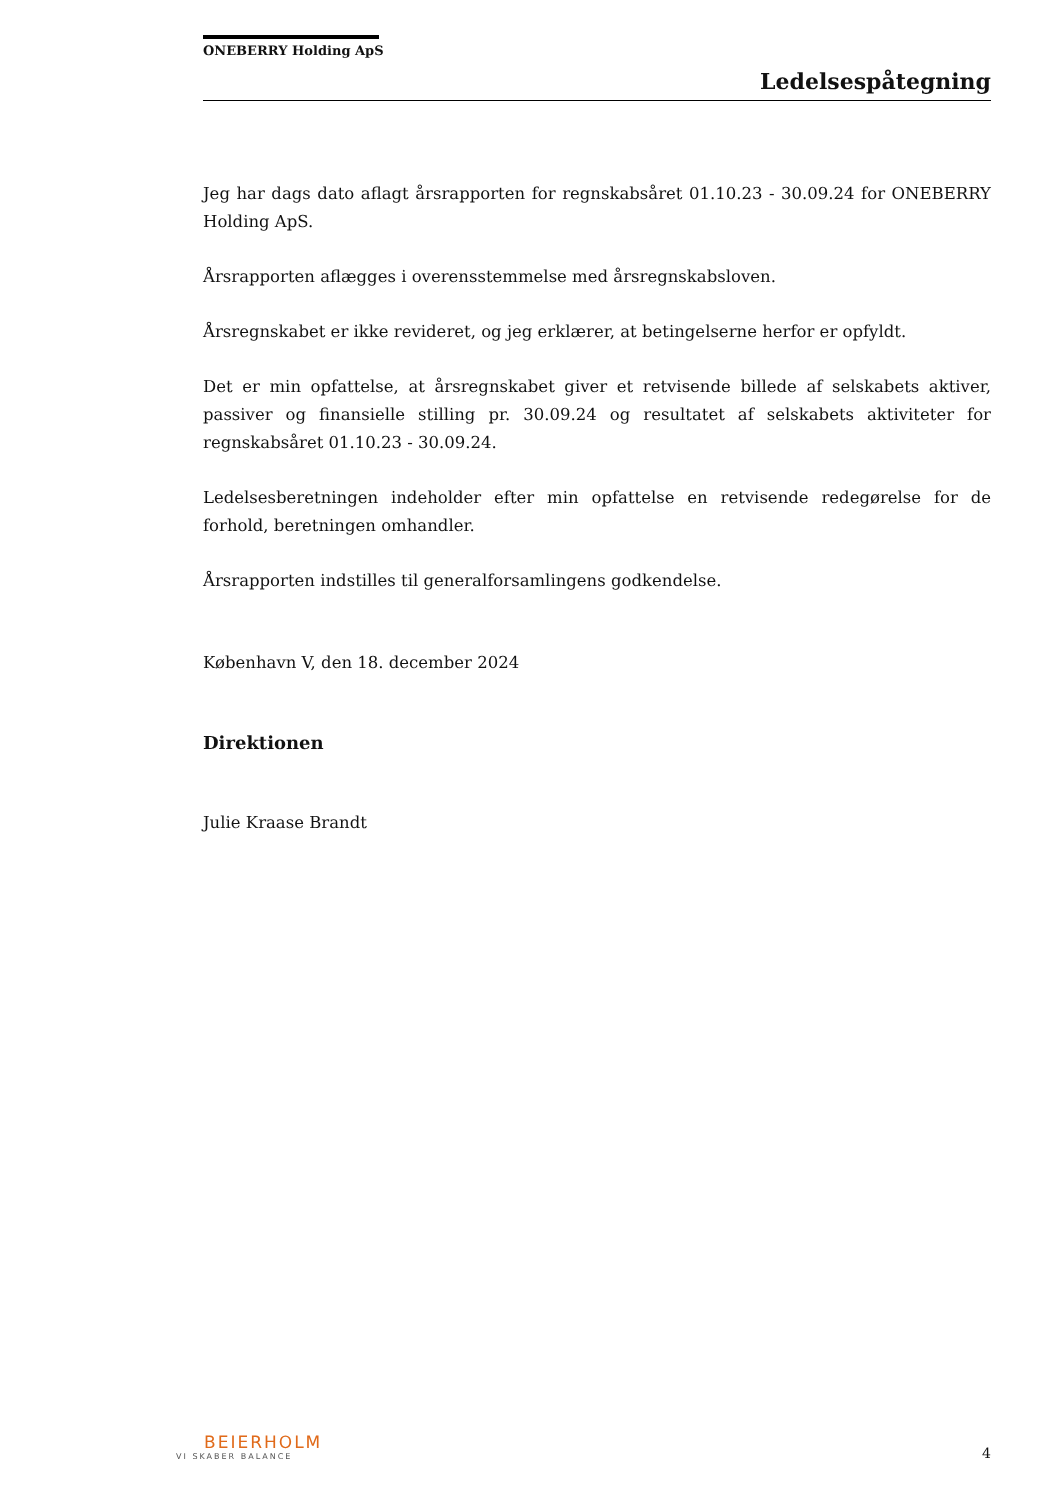ONEBERRY Holding ApS
Ledelsespåtegning
Jeg har dags dato aflagt årsrapporten for regnskabsåret 01.10.23 - 30.09.24 for ONEBERRY Holding ApS.
Årsrapporten aflægges i overensstemmelse med årsregnskabsloven.
Årsregnskabet er ikke revideret, og jeg erklærer, at betingelserne herfor er opfyldt.
Det er min opfattelse, at årsregnskabet giver et retvisende billede af selskabets aktiver, passiver og finansielle stilling pr. 30.09.24 og resultatet af selskabets aktiviteter for regnskabsåret 01.10.23 - 30.09.24.
Ledelsesberetningen indeholder efter min opfattelse en retvisende redegørelse for de forhold, beretningen omhandler.
Årsrapporten indstilles til generalforsamlingens godkendelse.
København V, den 18. december 2024
Direktionen
Julie Kraase Brandt
BEIERHOLM
VI SKABER BALANCE
4